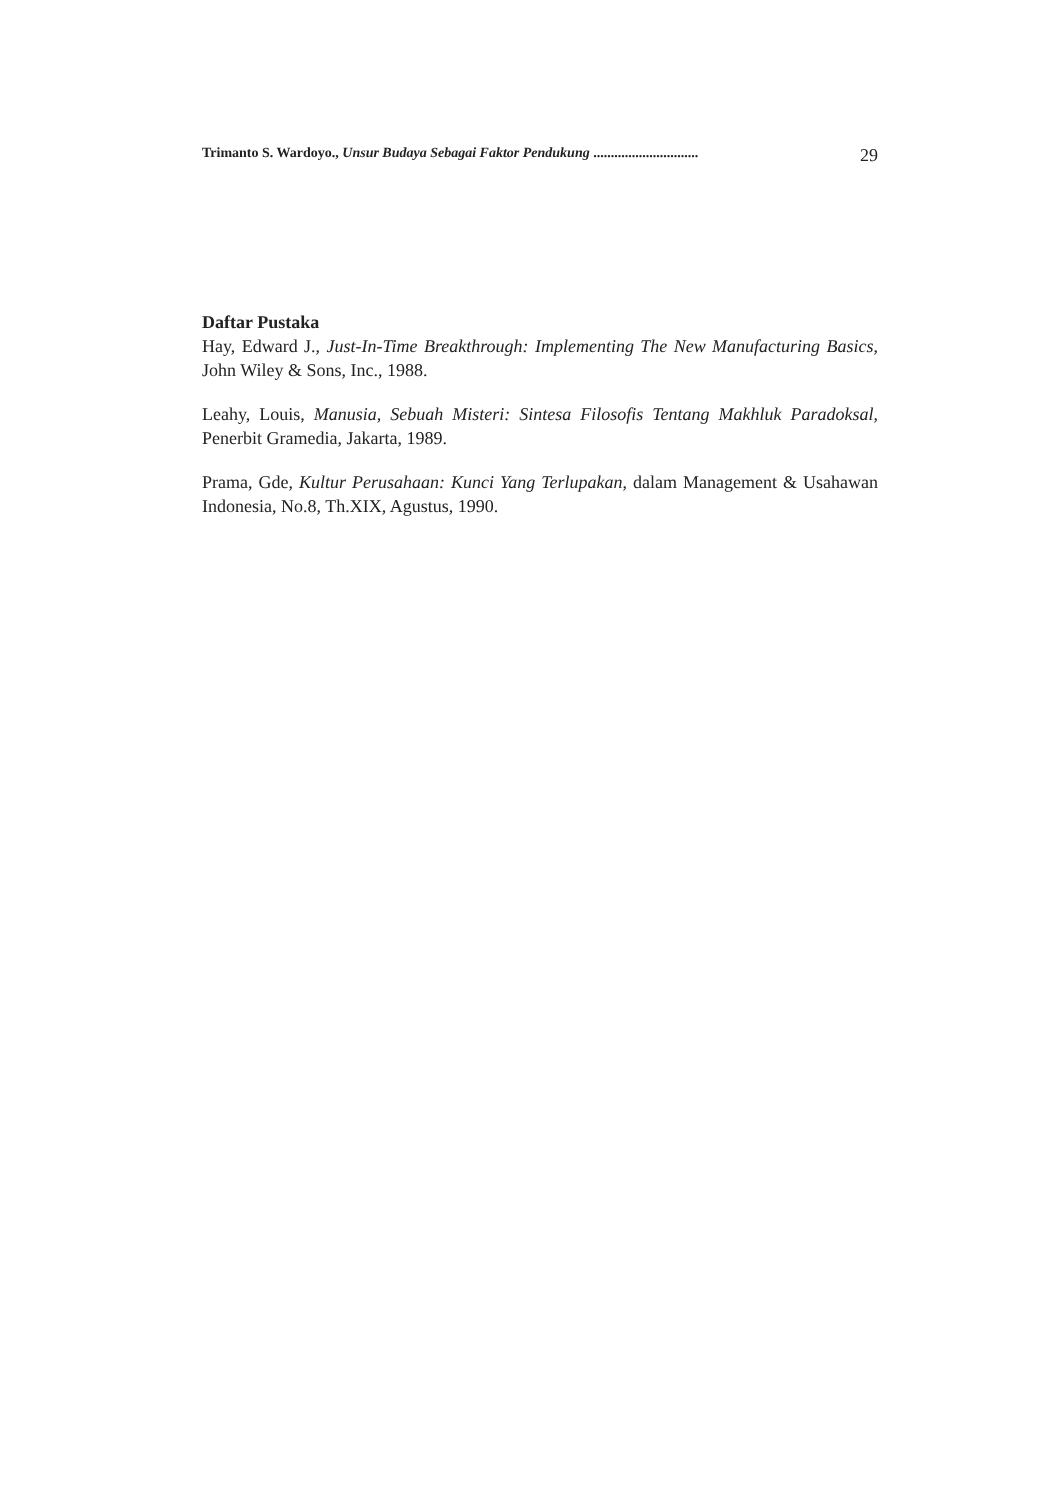Trimanto S. Wardoyo., Unsur Budaya Sebagai Faktor Pendukung .............................. 29
Daftar Pustaka
Hay, Edward J., Just-In-Time Breakthrough: Implementing The New Manufacturing Basics, John Wiley & Sons, Inc., 1988.
Leahy, Louis, Manusia, Sebuah Misteri: Sintesa Filosofis Tentang Makhluk Paradoksal, Penerbit Gramedia, Jakarta, 1989.
Prama, Gde, Kultur Perusahaan: Kunci Yang Terlupakan, dalam Management & Usahawan Indonesia, No.8, Th.XIX, Agustus, 1990.